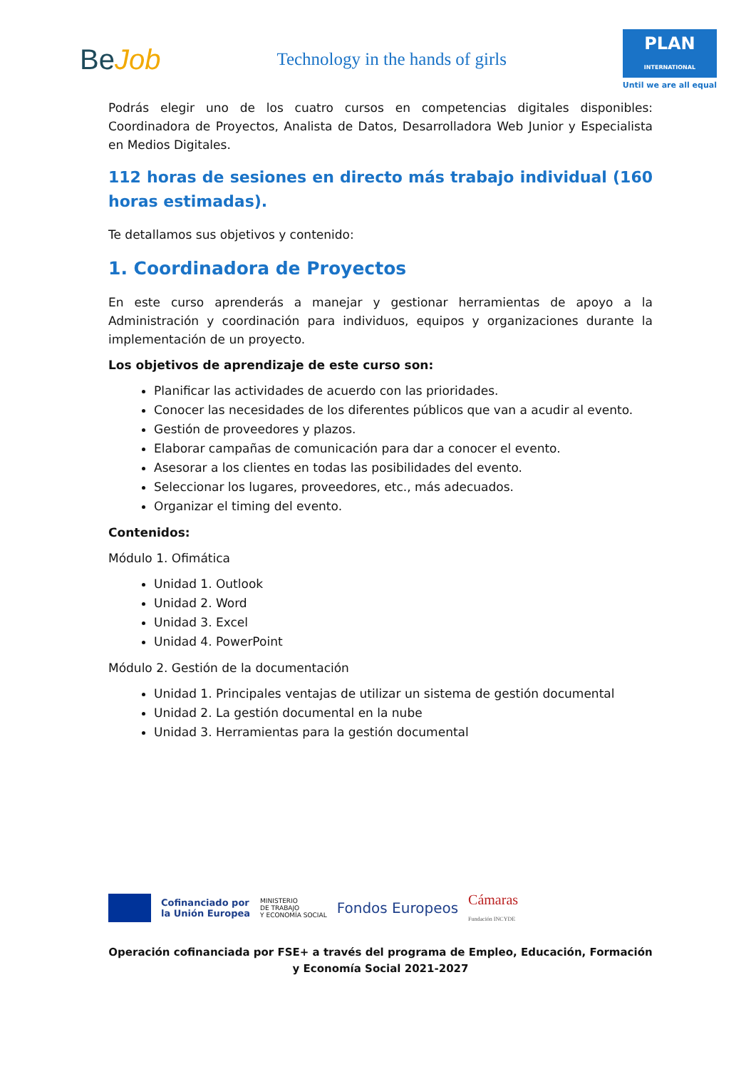BeJob
Technology in the hands of girls
PLAN
INTERNATIONAL
Until we are all equal
Podrás elegir uno de los cuatro cursos en competencias digitales disponibles: Coordinadora de Proyectos, Analista de Datos, Desarrolladora Web Junior y Especialista en Medios Digitales.
112 horas de sesiones en directo más trabajo individual (160 horas estimadas).
Te detallamos sus objetivos y contenido:
1. Coordinadora de Proyectos
En este curso aprenderás a manejar y gestionar herramientas de apoyo a la Administración y coordinación para individuos, equipos y organizaciones durante la implementación de un proyecto.
Los objetivos de aprendizaje de este curso son:
Planificar las actividades de acuerdo con las prioridades.
Conocer las necesidades de los diferentes públicos que van a acudir al evento.
Gestión de proveedores y plazos.
Elaborar campañas de comunicación para dar a conocer el evento.
Asesorar a los clientes en todas las posibilidades del evento.
Seleccionar los lugares, proveedores, etc., más adecuados.
Organizar el timing del evento.
Contenidos:
Módulo 1. Ofimática
Unidad 1. Outlook
Unidad 2. Word
Unidad 3. Excel
Unidad 4. PowerPoint
Módulo 2. Gestión de la documentación
Unidad 1. Principales ventajas de utilizar un sistema de gestión documental
Unidad 2. La gestión documental en la nube
Unidad 3. Herramientas para la gestión documental
Cofinanciado por
la Unión Europea
MINISTERIO
DE TRABAJO
Y ECONOMÍA SOCIAL
Fondos Europeos
Cámaras
Fundación INCYDE
Operación cofinanciada por FSE+ a través del programa de Empleo, Educación, Formación y Economía Social 2021-2027